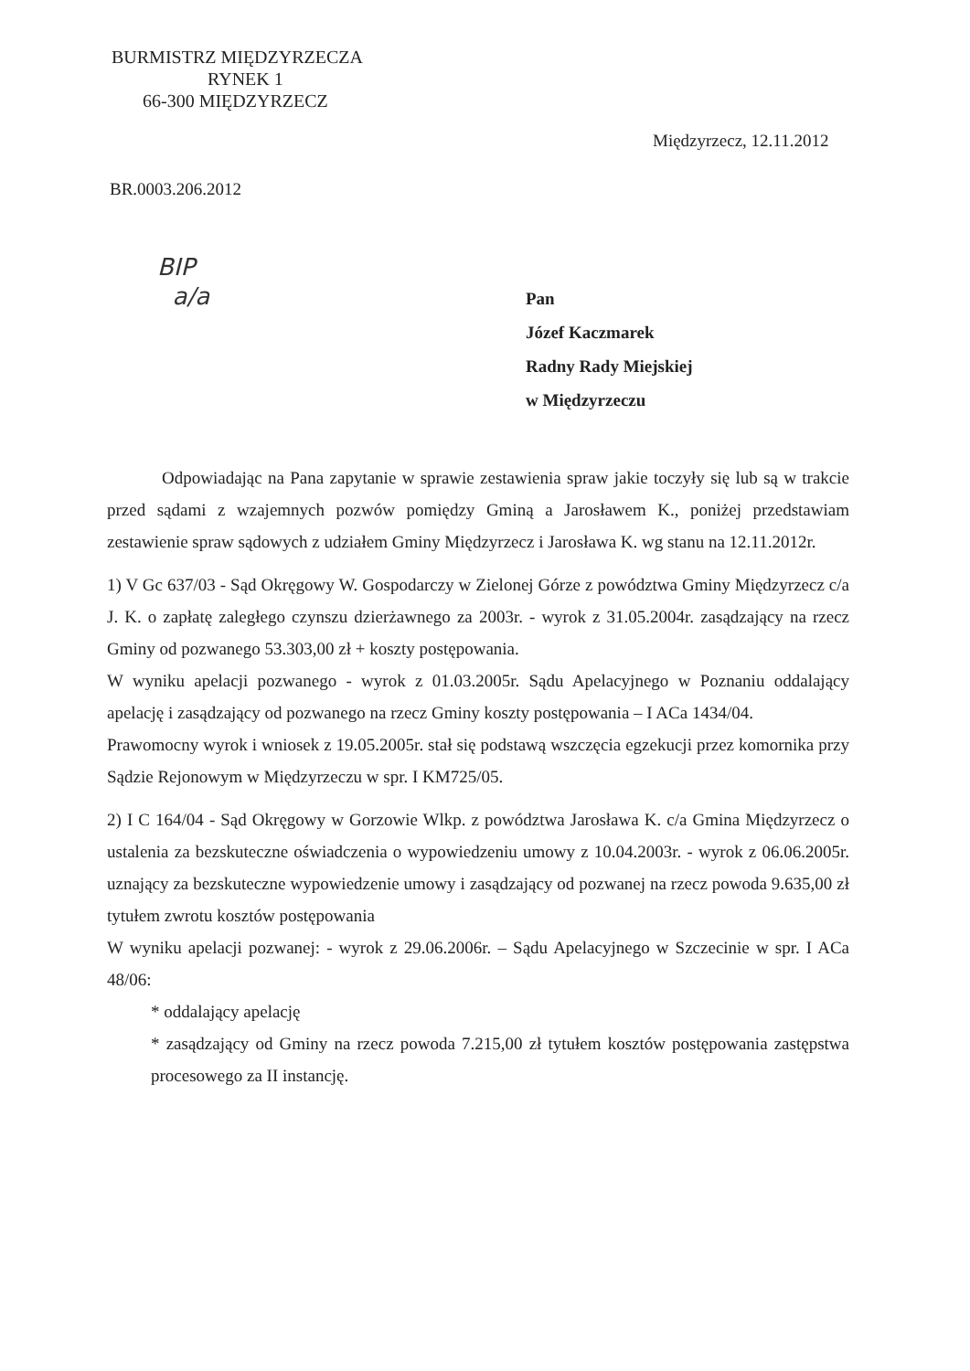BURMISTRZ MIĘDZYRZECZA
RYNEK 1
66-300 MIĘDZYRZECZ
Międzyrzecz, 12.11.2012
BR.0003.206.2012
BIP
a/a
Pan
Józef Kaczmarek
Radny Rady Miejskiej
w Międzyrzeczu
Odpowiadając na Pana zapytanie w sprawie zestawienia spraw jakie toczyły się lub są w trakcie przed sądami z wzajemnych pozwów pomiędzy Gminą a Jarosławem K., poniżej przedstawiam zestawienie spraw sądowych z udziałem Gminy Międzyrzecz i Jarosława K. wg stanu na 12.11.2012r.
1) V Gc 637/03 - Sąd Okręgowy W. Gospodarczy w Zielonej Górze z powództwa Gminy Międzyrzecz c/a J. K. o zapłatę zaległego czynszu dzierżawnego za 2003r. - wyrok z 31.05.2004r. zasądzający na rzecz Gminy od pozwanego 53.303,00 zł + koszty postępowania.
W wyniku apelacji pozwanego - wyrok z 01.03.2005r. Sądu Apelacyjnego w Poznaniu oddalający apelację i zasądzający od pozwanego na rzecz Gminy koszty postępowania – I ACa 1434/04.
Prawomocny wyrok i wniosek z 19.05.2005r. stał się podstawą wszczęcia egzekucji przez komornika przy Sądzie Rejonowym w Międzyrzeczu w spr. I KM725/05.
2) I C 164/04 - Sąd Okręgowy w Gorzowie Wlkp. z powództwa Jarosława K. c/a Gmina Międzyrzecz o ustalenia za bezskuteczne oświadczenia o wypowiedzeniu umowy z 10.04.2003r. - wyrok z 06.06.2005r. uznający za bezskuteczne wypowiedzenie umowy i zasądzający od pozwanej na rzecz powoda 9.635,00 zł tytułem zwrotu kosztów postępowania
W wyniku apelacji pozwanej: - wyrok z 29.06.2006r. – Sądu Apelacyjnego w Szczecinie w spr. I ACa 48/06:
* oddalający apelację
* zasądzający od Gminy na rzecz powoda 7.215,00 zł tytułem kosztów postępowania zastępstwa procesowego za II instancję.